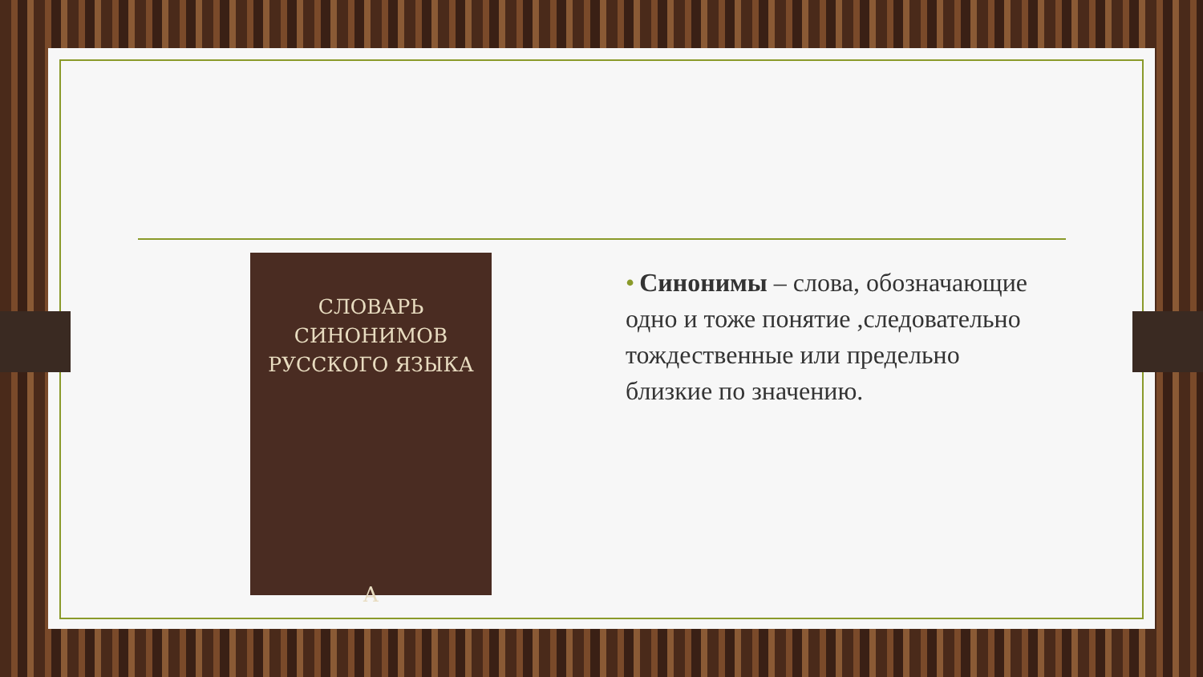СЛОВАРЬ
СИНОНИМОВ
РУССКОГО ЯЗЫКА
A
• Синонимы – слова, обозначающие одно и тоже понятие ,следовательно тождественные или предельно близкие по значению.